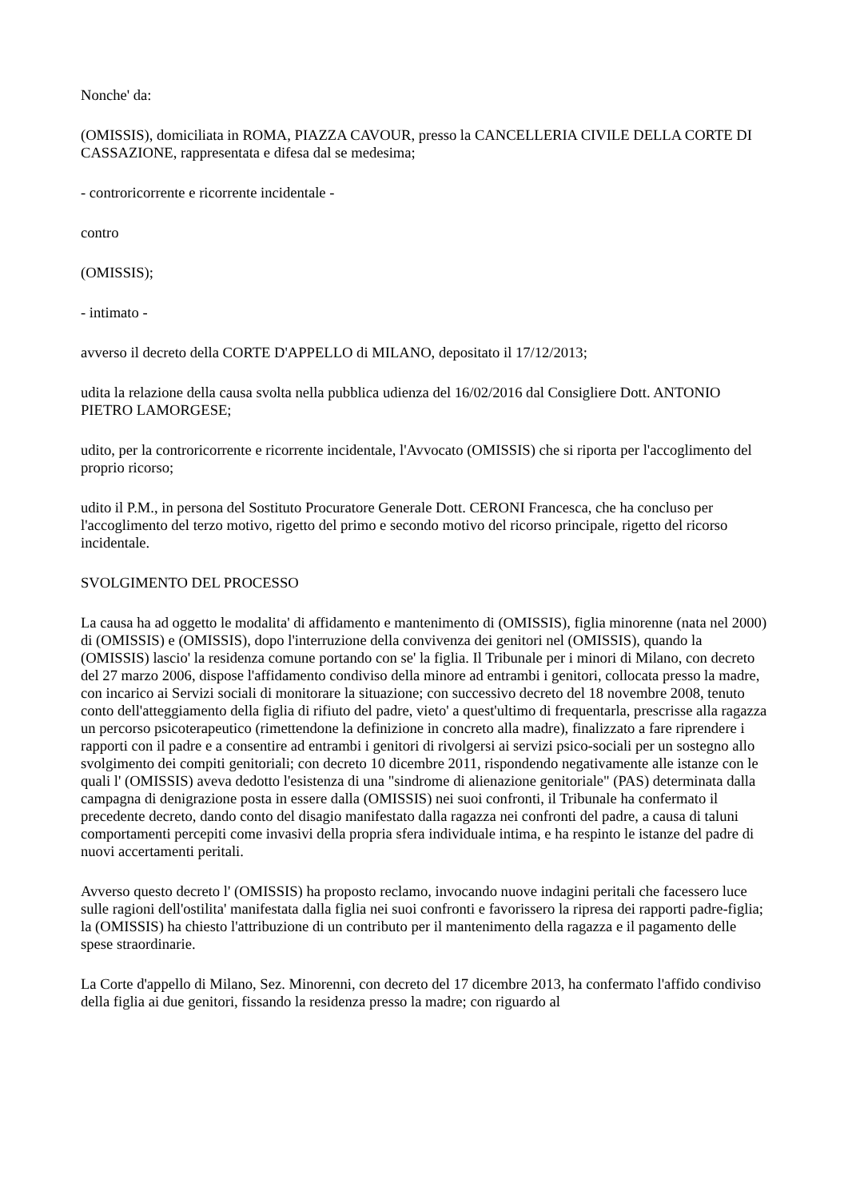Nonche' da:
(OMISSIS), domiciliata in ROMA, PIAZZA CAVOUR, presso la CANCELLERIA CIVILE DELLA CORTE DI CASSAZIONE, rappresentata e difesa dal se medesima;
- controricorrente e ricorrente incidentale -
contro
(OMISSIS);
- intimato -
avverso il decreto della CORTE D'APPELLO di MILANO, depositato il 17/12/2013;
udita la relazione della causa svolta nella pubblica udienza del 16/02/2016 dal Consigliere Dott. ANTONIO PIETRO LAMORGESE;
udito, per la controricorrente e ricorrente incidentale, l'Avvocato (OMISSIS) che si riporta per l'accoglimento del proprio ricorso;
udito il P.M., in persona del Sostituto Procuratore Generale Dott. CERONI Francesca, che ha concluso per l'accoglimento del terzo motivo, rigetto del primo e secondo motivo del ricorso principale, rigetto del ricorso incidentale.
SVOLGIMENTO DEL PROCESSO
La causa ha ad oggetto le modalita' di affidamento e mantenimento di (OMISSIS), figlia minorenne (nata nel 2000) di (OMISSIS) e (OMISSIS), dopo l'interruzione della convivenza dei genitori nel (OMISSIS), quando la (OMISSIS) lascio' la residenza comune portando con se' la figlia. Il Tribunale per i minori di Milano, con decreto del 27 marzo 2006, dispose l'affidamento condiviso della minore ad entrambi i genitori, collocata presso la madre, con incarico ai Servizi sociali di monitorare la situazione; con successivo decreto del 18 novembre 2008, tenuto conto dell'atteggiamento della figlia di rifiuto del padre, vieto' a quest'ultimo di frequentarla, prescrisse alla ragazza un percorso psicoterapeutico (rimettendone la definizione in concreto alla madre), finalizzato a fare riprendere i rapporti con il padre e a consentire ad entrambi i genitori di rivolgersi ai servizi psico-sociali per un sostegno allo svolgimento dei compiti genitoriali; con decreto 10 dicembre 2011, rispondendo negativamente alle istanze con le quali l' (OMISSIS) aveva dedotto l'esistenza di una "sindrome di alienazione genitoriale" (PAS) determinata dalla campagna di denigrazione posta in essere dalla (OMISSIS) nei suoi confronti, il Tribunale ha confermato il precedente decreto, dando conto del disagio manifestato dalla ragazza nei confronti del padre, a causa di taluni comportamenti percepiti come invasivi della propria sfera individuale intima, e ha respinto le istanze del padre di nuovi accertamenti peritali.
Avverso questo decreto l' (OMISSIS) ha proposto reclamo, invocando nuove indagini peritali che facessero luce sulle ragioni dell'ostilita' manifestata dalla figlia nei suoi confronti e favorissero la ripresa dei rapporti padre-figlia; la (OMISSIS) ha chiesto l'attribuzione di un contributo per il mantenimento della ragazza e il pagamento delle spese straordinarie.
La Corte d'appello di Milano, Sez. Minorenni, con decreto del 17 dicembre 2013, ha confermato l'affido condiviso della figlia ai due genitori, fissando la residenza presso la madre; con riguardo al